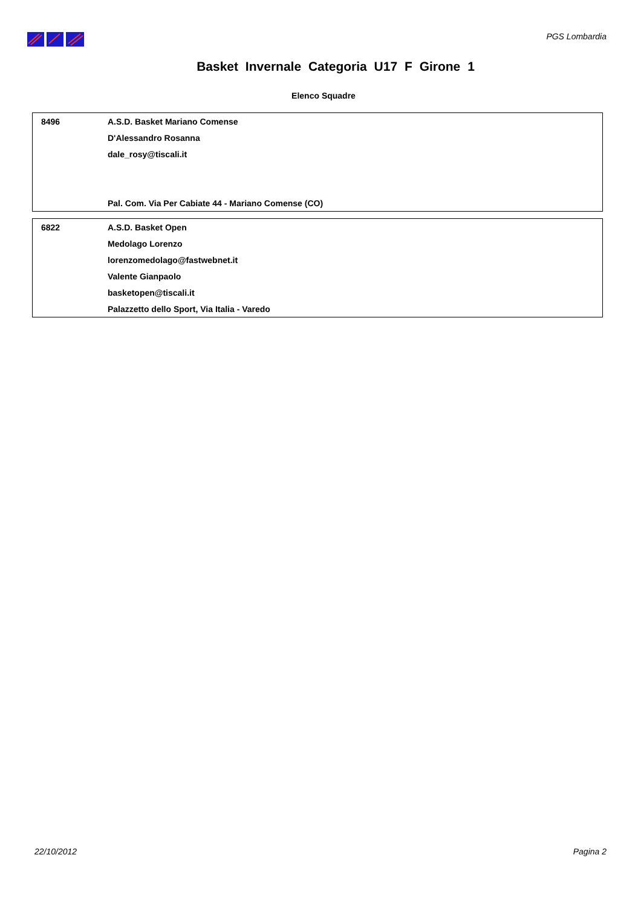PGS Lombardia
Basket Invernale Categoria U17 F Girone 1
Elenco Squadre
| 8496 | A.S.D. Basket Mariano Comense |
| | D'Alessandro Rosanna |
| | dale_rosy@tiscali.it |
| | Pal. Com. Via Per Cabiate 44 - Mariano Comense (CO) |
| 6822 | A.S.D. Basket Open |
| | Medolago Lorenzo |
| | lorenzomedolago@fastwebnet.it |
| | Valente Gianpaolo |
| | basketopen@tiscali.it |
| | Palazzetto dello Sport, Via Italia - Varedo |
22/10/2012 Pagina 2